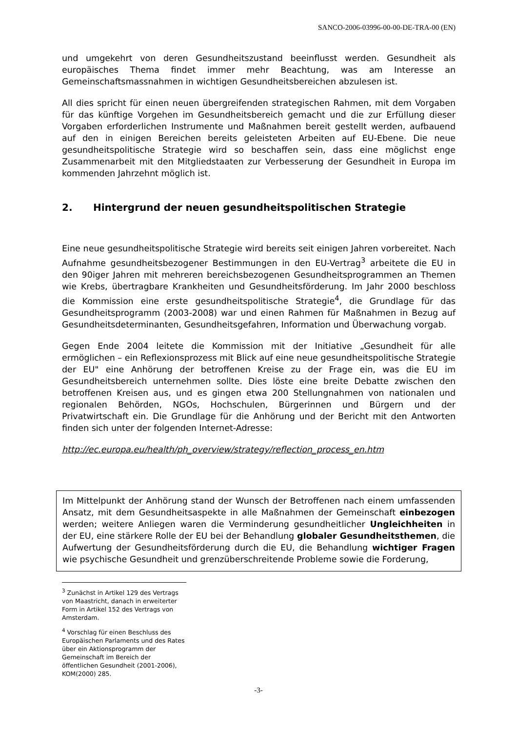SANCO-2006-03996-00-00-DE-TRA-00 (EN)
und umgekehrt von deren Gesundheitszustand beeinflusst werden. Gesundheit als europäisches Thema findet immer mehr Beachtung, was am Interesse an Gemeinschaftsmassnahmen in wichtigen Gesundheitsbereichen abzulesen ist.
All dies spricht für einen neuen übergreifenden strategischen Rahmen, mit dem Vorgaben für das künftige Vorgehen im Gesundheitsbereich gemacht und die zur Erfüllung dieser Vorgaben erforderlichen Instrumente und Maßnahmen bereit gestellt werden, aufbauend auf den in einigen Bereichen bereits geleisteten Arbeiten auf EU-Ebene. Die neue gesundheitspolitische Strategie wird so beschaffen sein, dass eine möglichst enge Zusammenarbeit mit den Mitgliedstaaten zur Verbesserung der Gesundheit in Europa im kommenden Jahrzehnt möglich ist.
2. Hintergrund der neuen gesundheitspolitischen Strategie
Eine neue gesundheitspolitische Strategie wird bereits seit einigen Jahren vorbereitet. Nach Aufnahme gesundheitsbezogener Bestimmungen in den EU-Vertrag<sup>3</sup> arbeitete die EU in den 90iger Jahren mit mehreren bereichsbezogenen Gesundheitsprogrammen an Themen wie Krebs, übertragbare Krankheiten und Gesundheitsförderung. Im Jahr 2000 beschloss die Kommission eine erste gesundheitspolitische Strategie<sup>4</sup>, die Grundlage für das Gesundheitsprogramm (2003-2008) war und einen Rahmen für Maßnahmen in Bezug auf Gesundheitsdeterminanten, Gesundheitsgefahren, Information und Überwachung vorgab.
Gegen Ende 2004 leitete die Kommission mit der Initiative „Gesundheit für alle ermöglichen – ein Reflexionsprozess mit Blick auf eine neue gesundheitspolitische Strategie der EU" eine Anhörung der betroffenen Kreise zu der Frage ein, was die EU im Gesundheitsbereich unternehmen sollte. Dies löste eine breite Debatte zwischen den betroffenen Kreisen aus, und es gingen etwa 200 Stellungnahmen von nationalen und regionalen Behörden, NGOs, Hochschulen, Bürgerinnen und Bürgern und der Privatwirtschaft ein. Die Grundlage für die Anhörung und der Bericht mit den Antworten finden sich unter der folgenden Internet-Adresse:
http://ec.europa.eu/health/ph_overview/strategy/reflection_process_en.htm
Im Mittelpunkt der Anhörung stand der Wunsch der Betroffenen nach einem umfassenden Ansatz, mit dem Gesundheitsaspekte in alle Maßnahmen der Gemeinschaft einbezogen werden; weitere Anliegen waren die Verminderung gesundheitlicher Ungleichheiten in der EU, eine stärkere Rolle der EU bei der Behandlung globaler Gesundheitsthemen, die Aufwertung der Gesundheitsförderung durch die EU, die Behandlung wichtiger Fragen wie psychische Gesundheit und grenzüberschreitende Probleme sowie die Forderung,
<sup>3</sup> Zunächst in Artikel 129 des Vertrags von Maastricht, danach in erweiterter Form in Artikel 152 des Vertrags von Amsterdam.
<sup>4</sup> Vorschlag für einen Beschluss des Europäischen Parlaments und des Rates über ein Aktionsprogramm der Gemeinschaft im Bereich der öffentlichen Gesundheit (2001-2006), KOM(2000) 285.
-3-